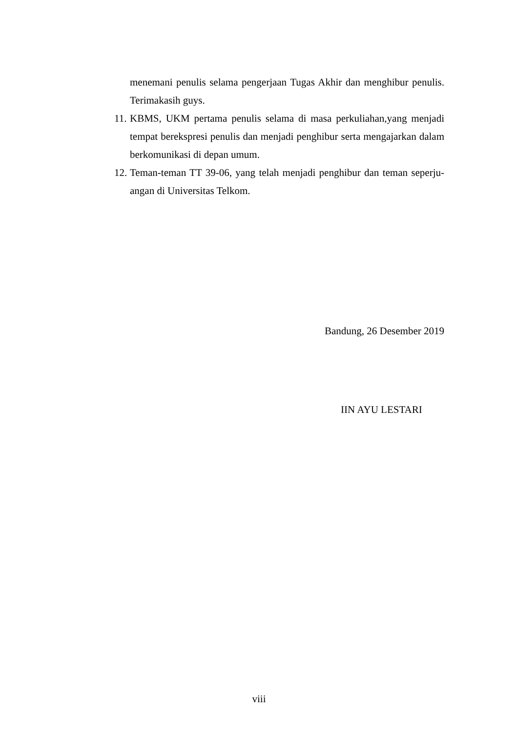menemani penulis selama pengerjaan Tugas Akhir dan menghibur penulis. Terimakasih guys.
11. KBMS, UKM pertama penulis selama di masa perkuliahan,yang menjadi tempat berekspresi penulis dan menjadi penghibur serta mengajarkan dalam berkomunikasi di depan umum.
12. Teman-teman TT 39-06, yang telah menjadi penghibur dan teman seperju-angan di Universitas Telkom.
Bandung, 26 Desember 2019
IIN AYU LESTARI
viii